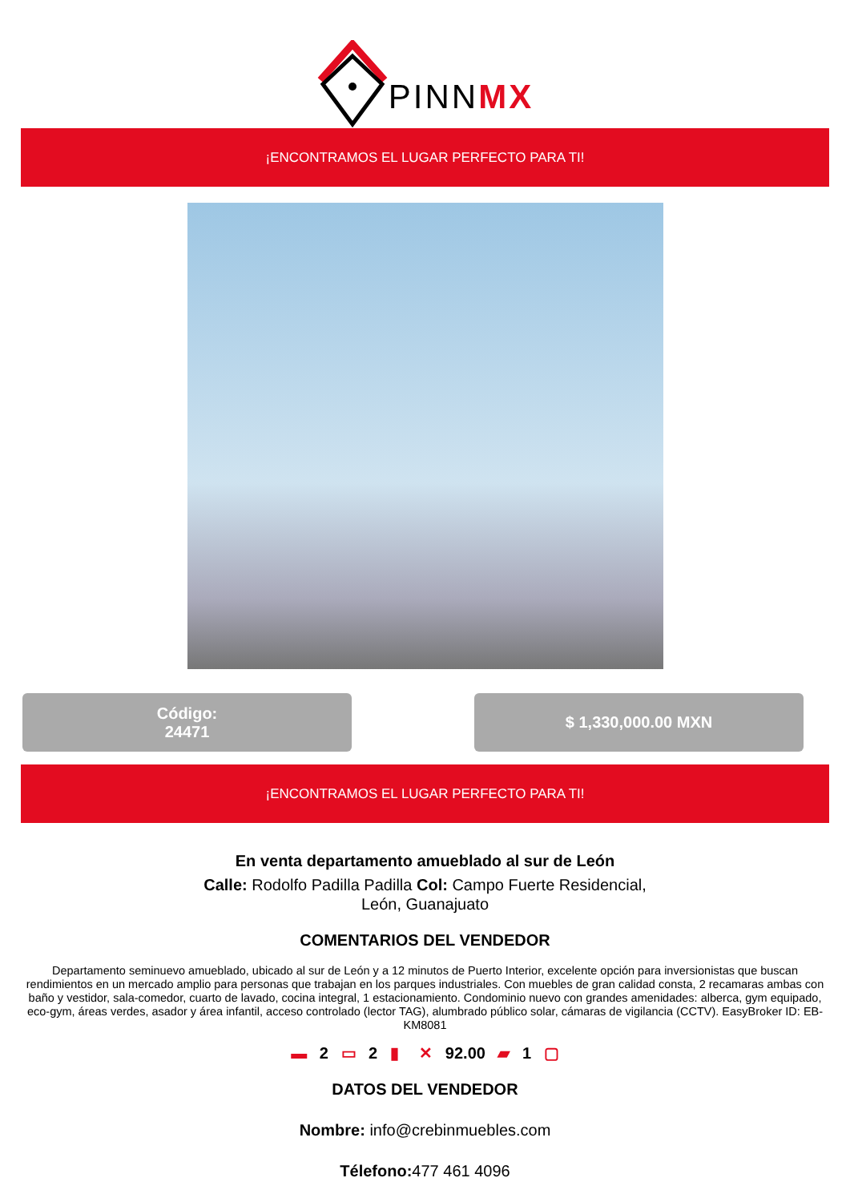PINNMX
¡ENCONTRAMOS EL LUGAR PERFECTO PARA TI!
Código:
24471
$ 1,330,000.00 MXN
¡ENCONTRAMOS EL LUGAR PERFECTO PARA TI!
En venta departamento amueblado al sur de León
Calle: Rodolfo Padilla Padilla Col: Campo Fuerte Residencial,
León, Guanajuato
COMENTARIOS DEL VENDEDOR
Departamento seminuevo amueblado, ubicado al sur de León y a 12 minutos de Puerto Interior, excelente opción para inversionistas que buscan rendimientos en un mercado amplio para personas que trabajan en los parques industriales. Con muebles de gran calidad consta, 2 recamaras ambas con baño y vestidor, sala-comedor, cuarto de lavado, cocina integral, 1 estacionamiento. Condominio nuevo con grandes amenidades: alberca, gym equipado, eco-gym, áreas verdes, asador y área infantil, acceso controlado (lector TAG), alumbrado público solar, cámaras de vigilancia (CCTV). EasyBroker ID: EB-KM8081
▬ 2 ▭ 2 ▮ ✕ 92.00 ▰ 1 ▢
DATOS DEL VENDEDOR
Nombre: info@crebinmuebles.com
Télefono: 477 461 4096